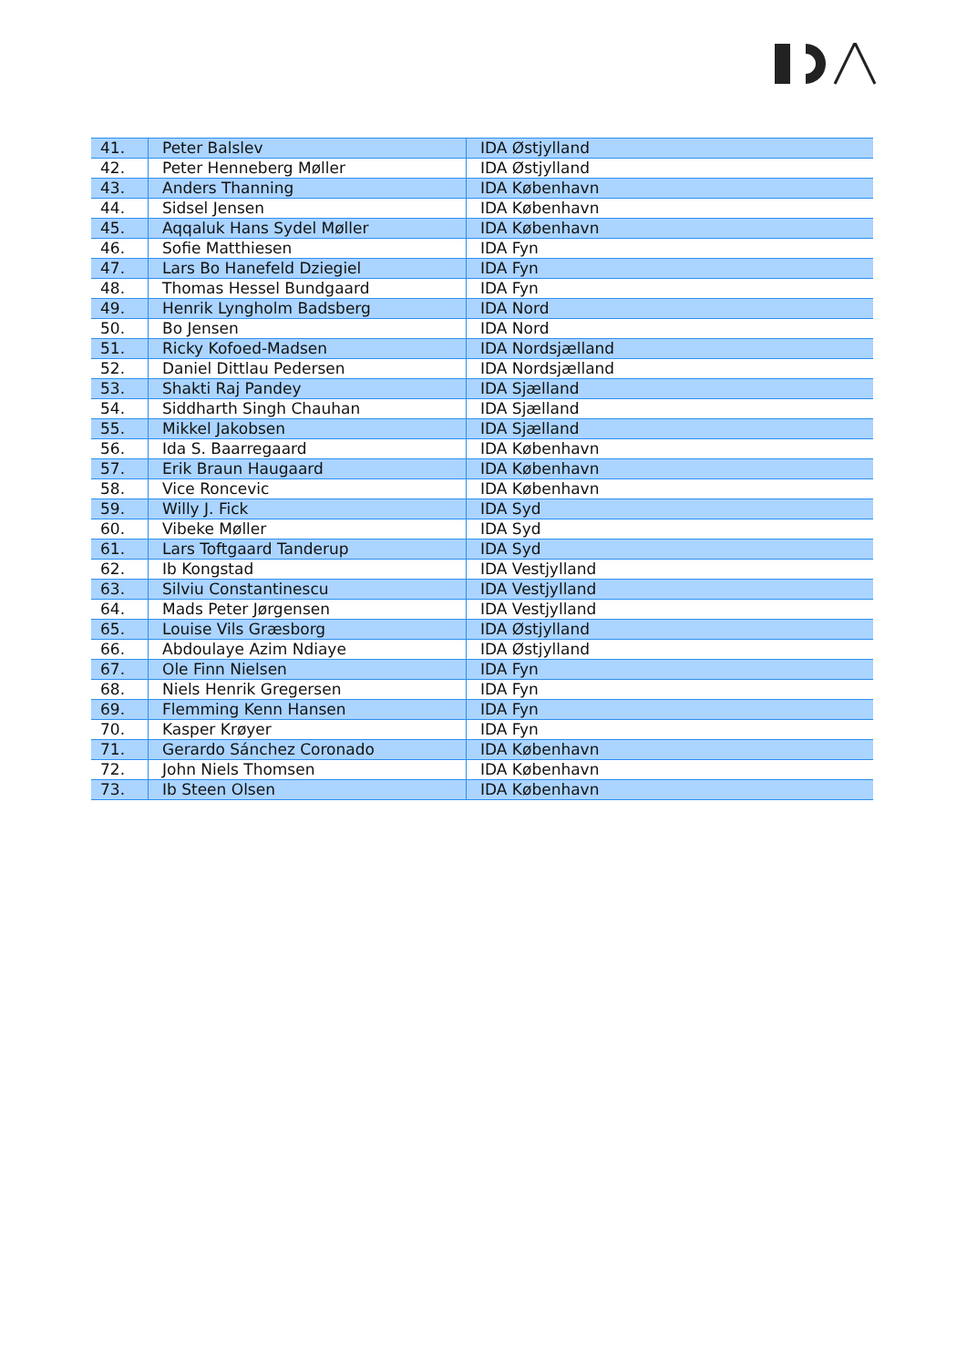| 41. | Peter Balslev | IDA Østjylland |
| 42. | Peter Henneberg Møller | IDA Østjylland |
| 43. | Anders Thanning | IDA København |
| 44. | Sidsel Jensen | IDA København |
| 45. | Aqqaluk Hans Sydel Møller | IDA København |
| 46. | Sofie Matthiesen | IDA Fyn |
| 47. | Lars Bo Hanefeld Dziegiel | IDA Fyn |
| 48. | Thomas Hessel Bundgaard | IDA Fyn |
| 49. | Henrik Lyngholm Badsberg | IDA Nord |
| 50. | Bo Jensen | IDA Nord |
| 51. | Ricky Kofoed-Madsen | IDA Nordsjælland |
| 52. | Daniel Dittlau Pedersen | IDA Nordsjælland |
| 53. | Shakti Raj Pandey | IDA Sjælland |
| 54. | Siddharth Singh Chauhan | IDA Sjælland |
| 55. | Mikkel Jakobsen | IDA Sjælland |
| 56. | Ida S. Baarregaard | IDA København |
| 57. | Erik Braun Haugaard | IDA København |
| 58. | Vice Roncevic | IDA København |
| 59. | Willy J. Fick | IDA Syd |
| 60. | Vibeke Møller | IDA Syd |
| 61. | Lars Toftgaard Tanderup | IDA Syd |
| 62. | Ib Kongstad | IDA Vestjylland |
| 63. | Silviu Constantinescu | IDA Vestjylland |
| 64. | Mads Peter Jørgensen | IDA Vestjylland |
| 65. | Louise Vils Græsborg | IDA Østjylland |
| 66. | Abdoulaye Azim Ndiaye | IDA Østjylland |
| 67. | Ole Finn Nielsen | IDA Fyn |
| 68. | Niels Henrik Gregersen | IDA Fyn |
| 69. | Flemming Kenn Hansen | IDA Fyn |
| 70. | Kasper Krøyer | IDA Fyn |
| 71. | Gerardo Sánchez Coronado | IDA København |
| 72. | John Niels Thomsen | IDA København |
| 73. | Ib Steen Olsen | IDA København |